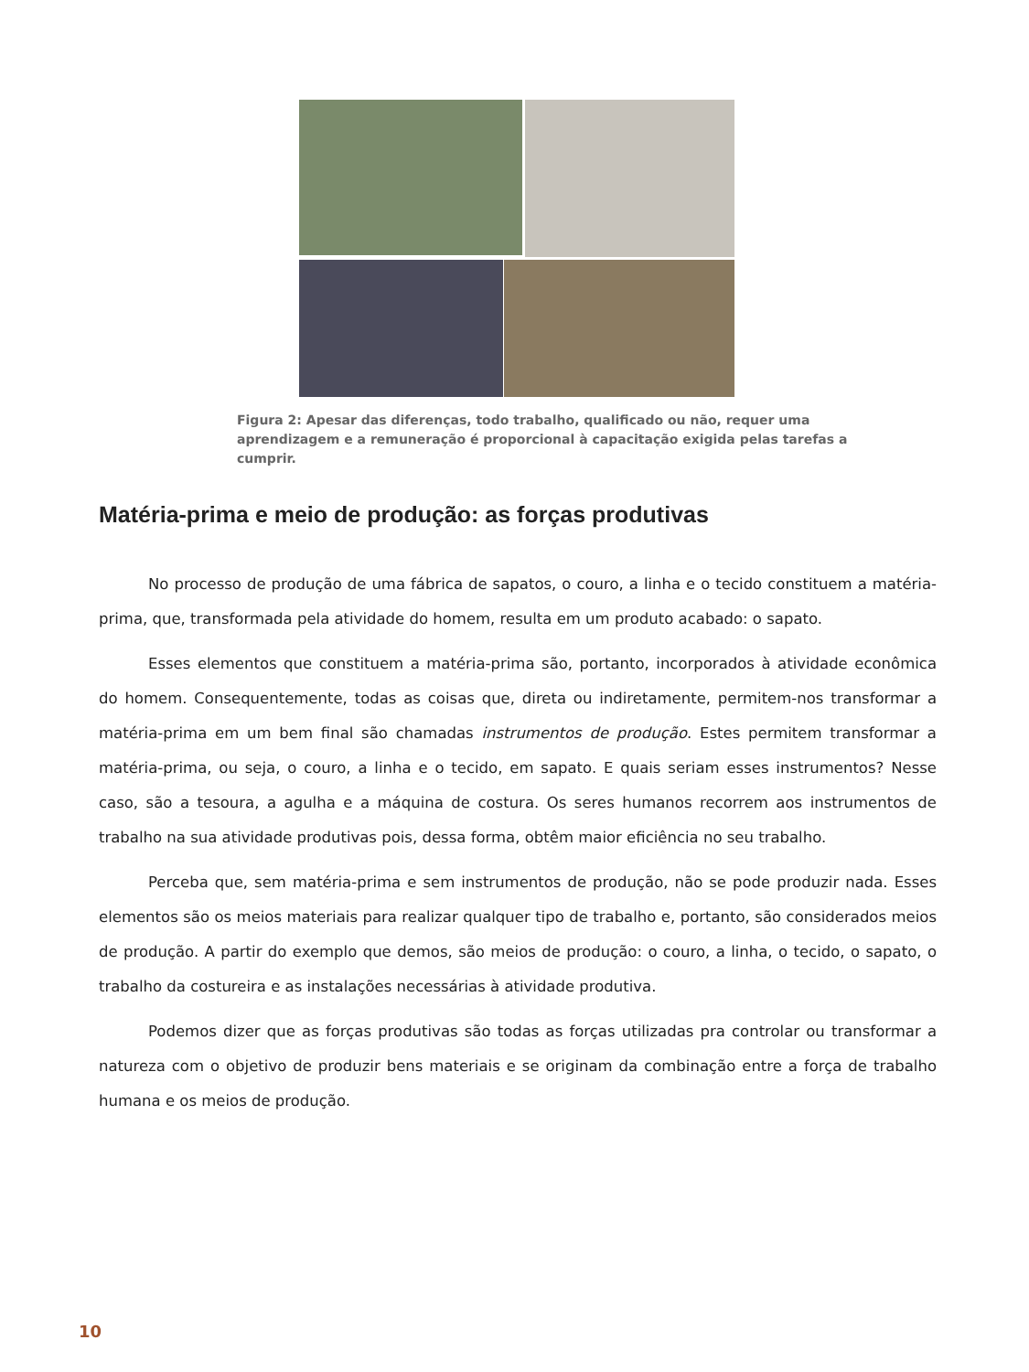Figura 2: Apesar das diferenças, todo trabalho, qualificado ou não, requer uma aprendizagem e a remuneração é proporcional à capacitação exigida pelas tarefas a cumprir.
Matéria-prima e meio de produção: as forças produtivas
No processo de produção de uma fábrica de sapatos, o couro, a linha e o tecido constituem a matéria-prima, que, transformada pela atividade do homem, resulta em um produto acabado: o sapato.
Esses elementos que constituem a matéria-prima são, portanto, incorporados à atividade econômica do homem. Consequentemente, todas as coisas que, direta ou indiretamente, permitem-nos transformar a matéria-prima em um bem final são chamadas instrumentos de produção. Estes permitem transformar a matéria-prima, ou seja, o couro, a linha e o tecido, em sapato. E quais seriam esses instrumentos? Nesse caso, são a tesoura, a agulha e a máquina de costura. Os seres humanos recorrem aos instrumentos de trabalho na sua atividade produtivas pois, dessa forma, obtêm maior eficiência no seu trabalho.
Perceba que, sem matéria-prima e sem instrumentos de produção, não se pode produzir nada. Esses elementos são os meios materiais para realizar qualquer tipo de trabalho e, portanto, são considerados meios de produção. A partir do exemplo que demos, são meios de produção: o couro, a linha, o tecido, o sapato, o trabalho da costureira e as instalações necessárias à atividade produtiva.
Podemos dizer que as forças produtivas são todas as forças utilizadas pra controlar ou transformar a natureza com o objetivo de produzir bens materiais e se originam da combinação entre a força de trabalho humana e os meios de produção.
10